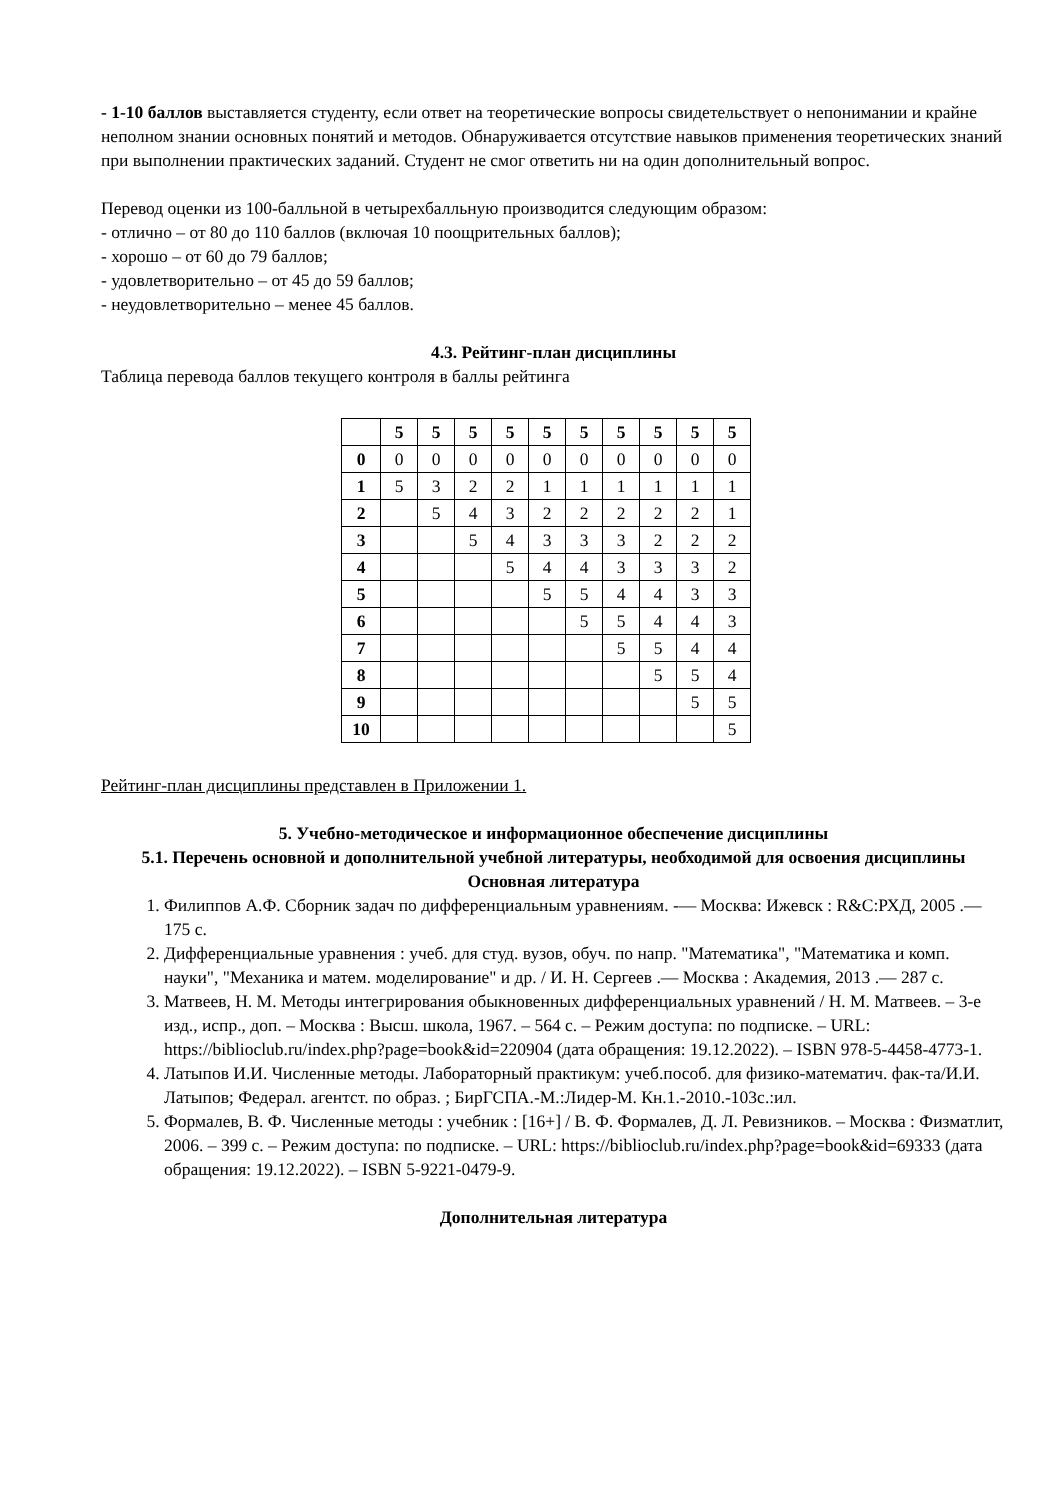- 1-10 баллов выставляется студенту, если ответ на теоретические вопросы свидетельствует о непонимании и крайне неполном знании основных понятий и методов. Обнаруживается отсутствие навыков применения теоретических знаний при выполнении практических заданий. Студент не смог ответить ни на один дополнительный вопрос.
Перевод оценки из 100-балльной в четырехбалльную производится следующим образом:
- отлично – от 80 до 110 баллов (включая 10 поощрительных баллов);
- хорошо – от 60 до 79 баллов;
- удовлетворительно – от 45 до 59 баллов;
- неудовлетворительно – менее 45 баллов.
4.3. Рейтинг-план дисциплины
Таблица перевода баллов текущего контроля в баллы рейтинга
| | 5 | 5 | 5 | 5 | 5 | 5 | 5 | 5 | 5 | 5 |
| 0 | 0 | 0 | 0 | 0 | 0 | 0 | 0 | 0 | 0 | 0 |
| 1 | 5 | 3 | 2 | 2 | 1 | 1 | 1 | 1 | 1 | 1 |
| 2 | | 5 | 4 | 3 | 2 | 2 | 2 | 2 | 2 | 1 |
| 3 | | | 5 | 4 | 3 | 3 | 3 | 2 | 2 | 2 |
| 4 | | | | 5 | 4 | 4 | 3 | 3 | 3 | 2 |
| 5 | | | | | 5 | 5 | 4 | 4 | 3 | 3 |
| 6 | | | | | | 5 | 5 | 4 | 4 | 3 |
| 7 | | | | | | | 5 | 5 | 4 | 4 |
| 8 | | | | | | | | 5 | 5 | 4 |
| 9 | | | | | | | | | 5 | 5 |
| 10 | | | | | | | | | | 5 |
Рейтинг-план дисциплины представлен в Приложении 1.
5. Учебно-методическое и информационное обеспечение дисциплины
5.1. Перечень основной и дополнительной учебной литературы, необходимой для освоения дисциплины
Основная литература
1. Филиппов А.Ф. Сборник задач по дифференциальным уравнениям. -— Москва: Ижевск : R&C:РХД, 2005 .— 175 с.
2. Дифференциальные уравнения : учеб. для студ. вузов, обуч. по напр. "Математика", "Математика и комп. науки", "Механика и матем. моделирование" и др. / И. Н. Сергеев .— Москва : Академия, 2013 .— 287 с.
3. Матвеев, Н. М. Методы интегрирования обыкновенных дифференциальных уравнений / Н. М. Матвеев. – 3-е изд., испр., доп. – Москва : Высш. школа, 1967. – 564 с. – Режим доступа: по подписке. – URL: https://biblioclub.ru/index.php?page=book&id=220904 (дата обращения: 19.12.2022). – ISBN 978-5-4458-4773-1.
4. Латыпов И.И. Численные методы. Лабораторный практикум: учеб.пособ. для физико-математич. фак-та/И.И. Латыпов; Федерал. агентст. по образ. ; БирГСПА.-М.:Лидер-М. Кн.1.-2010.-103с.:ил.
5. Формалев, В. Ф. Численные методы : учебник : [16+] / В. Ф. Формалев, Д. Л. Ревизников. – Москва : Физматлит, 2006. – 399 с. – Режим доступа: по подписке. – URL: https://biblioclub.ru/index.php?page=book&id=69333 (дата обращения: 19.12.2022). – ISBN 5-9221-0479-9.
Дополнительная литература